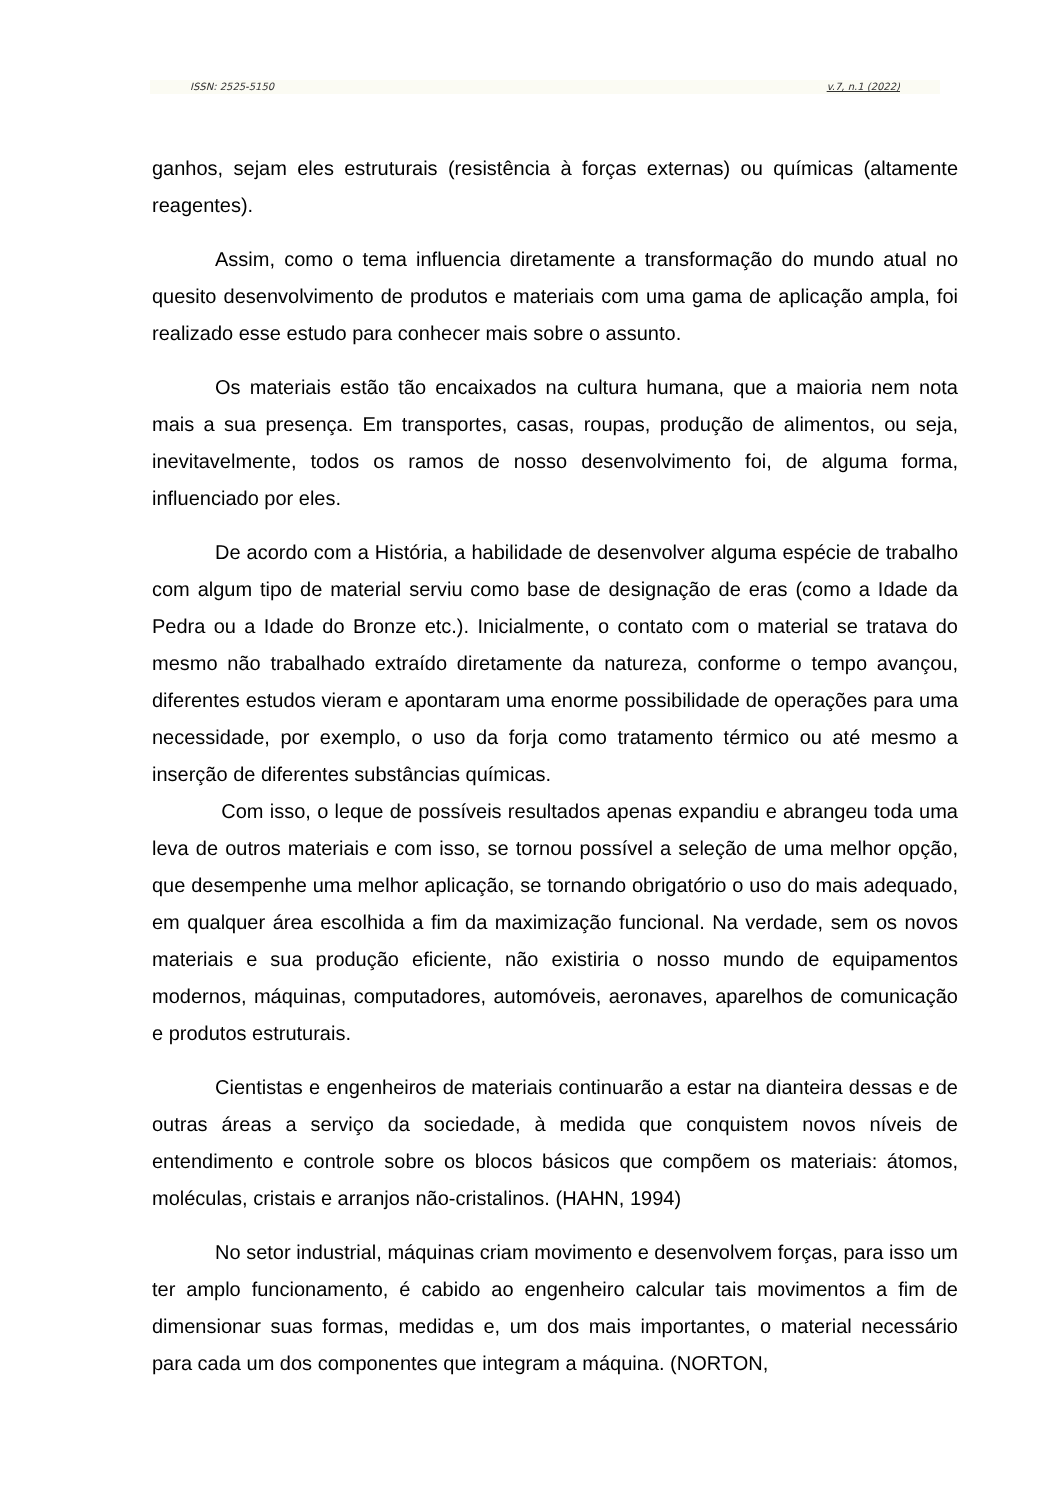ISSN: 2525-5150 v.7, n.1 (2022)
ganhos, sejam eles estruturais (resistência à forças externas) ou químicas (altamente reagentes).
Assim, como o tema influencia diretamente a transformação do mundo atual no quesito desenvolvimento de produtos e materiais com uma gama de aplicação ampla, foi realizado esse estudo para conhecer mais sobre o assunto.
Os materiais estão tão encaixados na cultura humana, que a maioria nem nota mais a sua presença. Em transportes, casas, roupas, produção de alimentos, ou seja, inevitavelmente, todos os ramos de nosso desenvolvimento foi, de alguma forma, influenciado por eles.
De acordo com a História, a habilidade de desenvolver alguma espécie de trabalho com algum tipo de material serviu como base de designação de eras (como a Idade da Pedra ou a Idade do Bronze etc.). Inicialmente, o contato com o material se tratava do mesmo não trabalhado extraído diretamente da natureza, conforme o tempo avançou, diferentes estudos vieram e apontaram uma enorme possibilidade de operações para uma necessidade, por exemplo, o uso da forja como tratamento térmico ou até mesmo a inserção de diferentes substâncias químicas.
Com isso, o leque de possíveis resultados apenas expandiu e abrangeu toda uma leva de outros materiais e com isso, se tornou possível a seleção de uma melhor opção, que desempenhe uma melhor aplicação, se tornando obrigatório o uso do mais adequado, em qualquer área escolhida a fim da maximização funcional. Na verdade, sem os novos materiais e sua produção eficiente, não existiria o nosso mundo de equipamentos modernos, máquinas, computadores, automóveis, aeronaves, aparelhos de comunicação e produtos estruturais.
Cientistas e engenheiros de materiais continuarão a estar na dianteira dessas e de outras áreas a serviço da sociedade, à medida que conquistem novos níveis de entendimento e controle sobre os blocos básicos que compõem os materiais: átomos, moléculas, cristais e arranjos não-cristalinos. (HAHN, 1994)
No setor industrial, máquinas criam movimento e desenvolvem forças, para isso um ter amplo funcionamento, é cabido ao engenheiro calcular tais movimentos a fim de dimensionar suas formas, medidas e, um dos mais importantes, o material necessário para cada um dos componentes que integram a máquina. (NORTON,